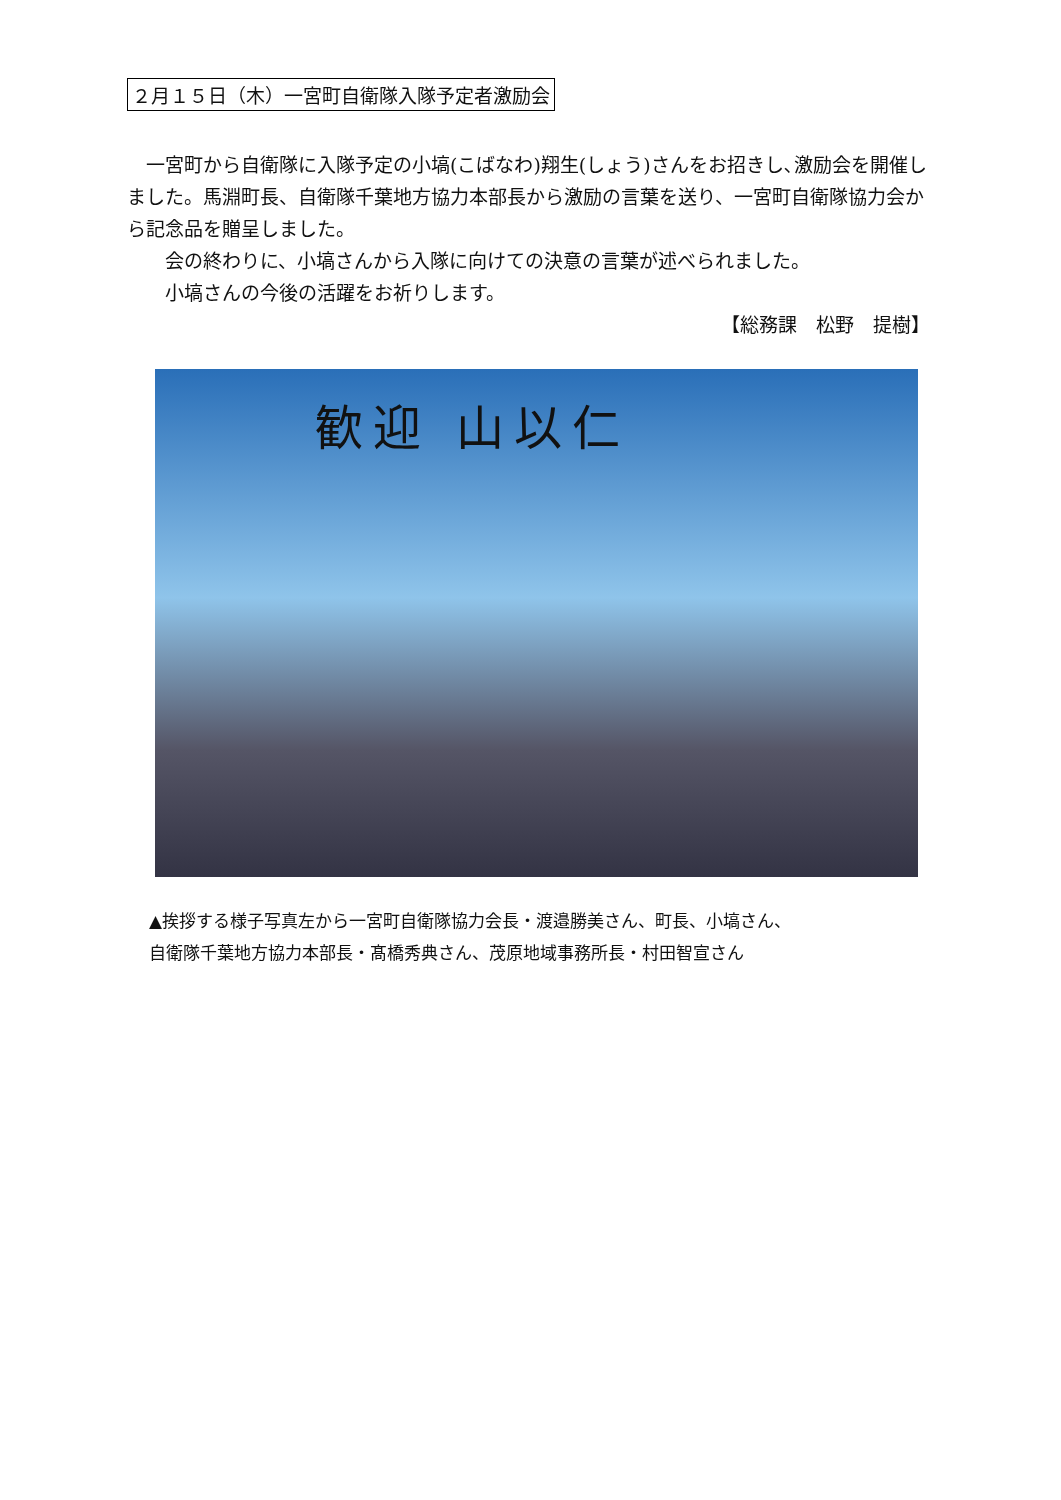２月１５日（木）一宮町自衛隊入隊予定者激励会
　一宮町から自衛隊に入隊予定の小塙(こばなわ)翔生(しょう)さんをお招きし､激励会を開催しました。馬淵町長、自衛隊千葉地方協力本部長から激励の言葉を送り、一宮町自衛隊協力会から記念品を贈呈しました。
　　会の終わりに、小塙さんから入隊に向けての決意の言葉が述べられました。
　　小塙さんの今後の活躍をお祈りします。
【総務課　松野　提樹】
歓迎 山以仁
▲挨拶する様子写真左から一宮町自衛隊協力会長・渡邉勝美さん、町長、小塙さん、
自衛隊千葉地方協力本部長・髙橋秀典さん、茂原地域事務所長・村田智宣さん